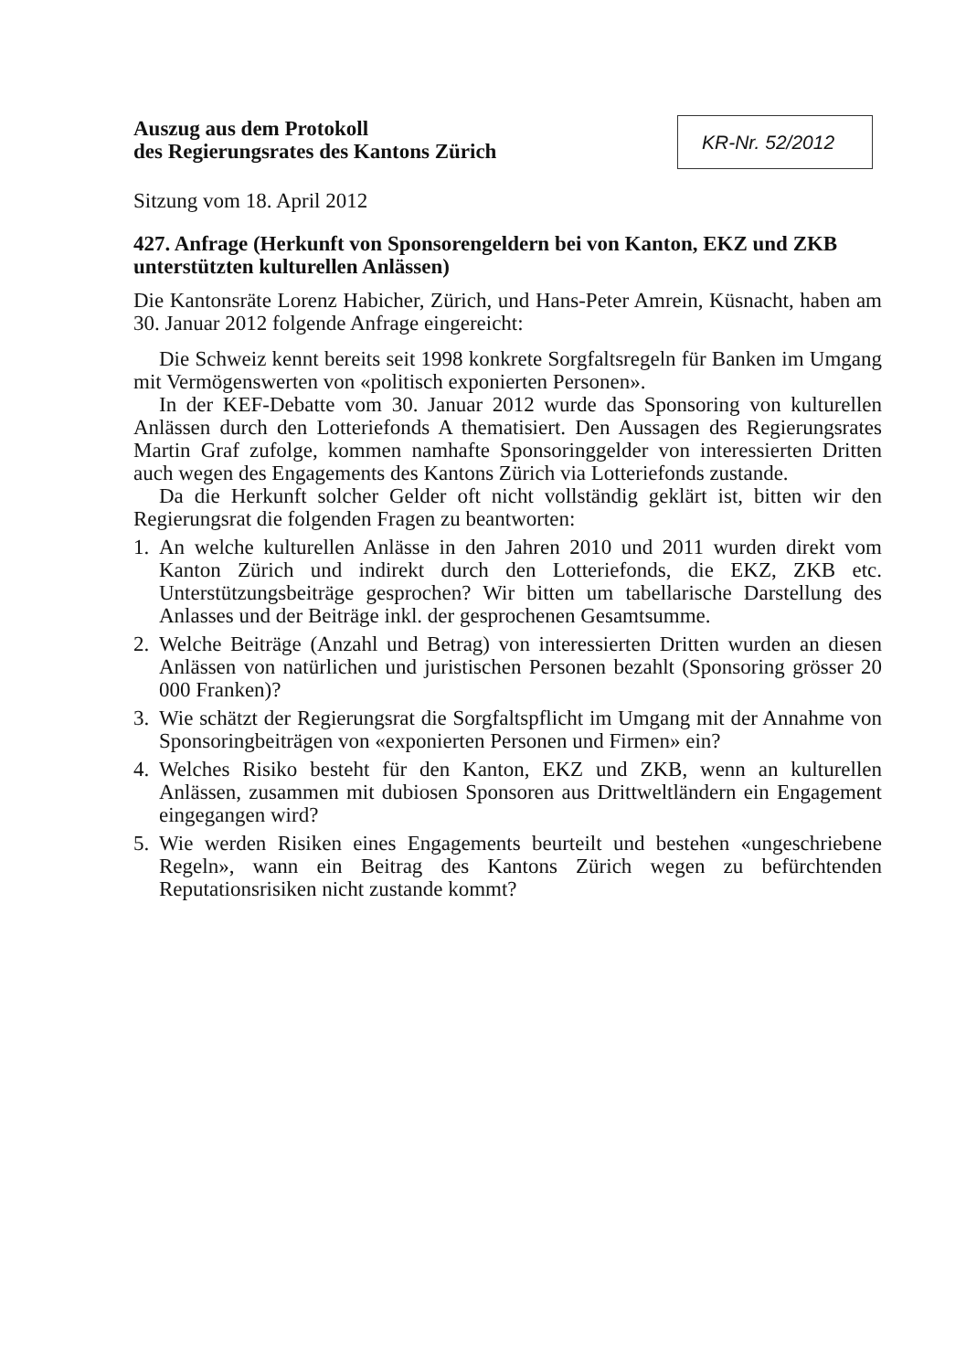Auszug aus dem Protokoll
des Regierungsrates des Kantons Zürich
KR-Nr. 52/2012
Sitzung vom 18. April 2012
427. Anfrage (Herkunft von Sponsorengeldern bei von Kanton, EKZ und ZKB unterstützten kulturellen Anlässen)
Die Kantonsräte Lorenz Habicher, Zürich, und Hans-Peter Amrein, Küsnacht, haben am 30. Januar 2012 folgende Anfrage eingereicht:
Die Schweiz kennt bereits seit 1998 konkrete Sorgfaltsregeln für Banken im Umgang mit Vermögenswerten von «politisch exponierten Personen».
In der KEF-Debatte vom 30. Januar 2012 wurde das Sponsoring von kulturellen Anlässen durch den Lotteriefonds A thematisiert. Den Aussagen des Regierungsrates Martin Graf zufolge, kommen namhafte Sponsoringgelder von interessierten Dritten auch wegen des Engagements des Kantons Zürich via Lotteriefonds zustande.
Da die Herkunft solcher Gelder oft nicht vollständig geklärt ist, bitten wir den Regierungsrat die folgenden Fragen zu beantworten:
1. An welche kulturellen Anlässe in den Jahren 2010 und 2011 wurden direkt vom Kanton Zürich und indirekt durch den Lotteriefonds, die EKZ, ZKB etc. Unterstützungsbeiträge gesprochen? Wir bitten um tabellarische Darstellung des Anlasses und der Beiträge inkl. der gesprochenen Gesamtsumme.
2. Welche Beiträge (Anzahl und Betrag) von interessierten Dritten wurden an diesen Anlässen von natürlichen und juristischen Personen bezahlt (Sponsoring grösser 20 000 Franken)?
3. Wie schätzt der Regierungsrat die Sorgfaltspflicht im Umgang mit der Annahme von Sponsoringbeiträgen von «exponierten Personen und Firmen» ein?
4. Welches Risiko besteht für den Kanton, EKZ und ZKB, wenn an kulturellen Anlässen, zusammen mit dubiosen Sponsoren aus Drittweltländern ein Engagement eingegangen wird?
5. Wie werden Risiken eines Engagements beurteilt und bestehen «ungeschriebene Regeln», wann ein Beitrag des Kantons Zürich wegen zu befürchtenden Reputationsrisiken nicht zustande kommt?